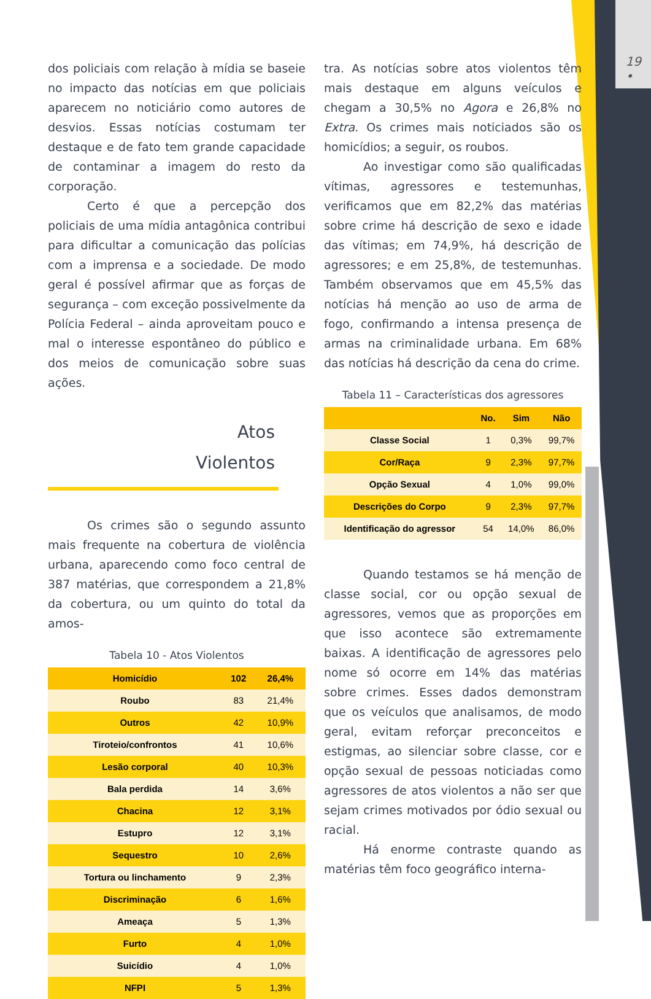19
•
dos policiais com relação à mídia se baseie no impacto das notícias em que policiais aparecem no noticiário como autores de desvios. Essas notícias costumam ter destaque e de fato tem grande capacidade de contaminar a imagem do resto da corporação.
Certo é que a percepção dos policiais de uma mídia antagônica contribui para dificultar a comunicação das polícias com a imprensa e a sociedade. De modo geral é possível afirmar que as forças de segurança – com exceção possivelmente da Polícia Federal – ainda aproveitam pouco e mal o interesse espontâneo do público e dos meios de comunicação sobre suas ações.
Atos
Violentos
Os crimes são o segundo assunto mais frequente na cobertura de violência urbana, aparecendo como foco central de 387 matérias, que correspondem a 21,8% da cobertura, ou um quinto do total da amos-
Tabela 10 - Atos Violentos
| Homicídio | 102 | 26,4% |
| --- | --- | --- |
| Roubo | 83 | 21,4% |
| Outros | 42 | 10,9% |
| Tiroteio/confrontos | 41 | 10,6% |
| Lesão corporal | 40 | 10,3% |
| Bala perdida | 14 | 3,6% |
| Chacina | 12 | 3,1% |
| Estupro | 12 | 3,1% |
| Sequestro | 10 | 2,6% |
| Tortura ou linchamento | 9 | 2,3% |
| Discriminação | 6 | 1,6% |
| Ameaça | 5 | 1,3% |
| Furto | 4 | 1,0% |
| Suicídio | 4 | 1,0% |
| NFPI | 5 | 1,3% |
tra. As notícias sobre atos violentos têm mais destaque em alguns veículos e chegam a 30,5% no Agora e 26,8% no Extra. Os crimes mais noticiados são os homicídios; a seguir, os roubos.
Ao investigar como são qualificadas vítimas, agressores e testemunhas, verificamos que em 82,2% das matérias sobre crime há descrição de sexo e idade das vítimas; em 74,9%, há descrição de agressores; e em 25,8%, de testemunhas. Também observamos que em 45,5% das notícias há menção ao uso de arma de fogo, confirmando a intensa presença de armas na criminalidade urbana. Em 68% das notícias há descrição da cena do crime.
Tabela 11 – Características dos agressores
| | No. | Sim | Não |
| --- | --- | --- | --- |
| Classe Social | 1 | 0,3% | 99,7% |
| Cor/Raça | 9 | 2,3% | 97,7% |
| Opção Sexual | 4 | 1,0% | 99,0% |
| Descrições do Corpo | 9 | 2,3% | 97,7% |
| Identificação do agressor | 54 | 14,0% | 86,0% |
Quando testamos se há menção de classe social, cor ou opção sexual de agressores, vemos que as proporções em que isso acontece são extremamente baixas. A identificação de agressores pelo nome só ocorre em 14% das matérias sobre crimes. Esses dados demonstram que os veículos que analisamos, de modo geral, evitam reforçar preconceitos e estigmas, ao silenciar sobre classe, cor e opção sexual de pessoas noticiadas como agressores de atos violentos a não ser que sejam crimes motivados por ódio sexual ou racial.
Há enorme contraste quando as matérias têm foco geográfico interna-